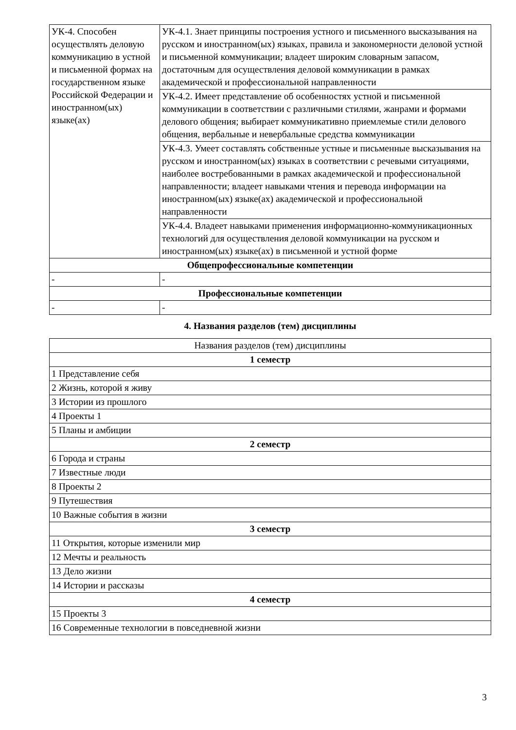| УК-4. Способен осуществлять деловую коммуникацию в устной и письменной формах на государственном языке Российской Федерации и иностранном(ых) языке(ах) | УК-4.1. Знает принципы построения устного и письменного высказывания на русском и иностранном(ых) языках, правила и закономерности деловой устной и письменной коммуникации; владеет широким словарным запасом, достаточным для осуществления деловой коммуникации в рамках академической и профессиональной направленности |
| | УК-4.2. Имеет представление об особенностях устной и письменной коммуникации в соответствии с различными стилями, жанрами и формами делового общения; выбирает коммуникативно приемлемые стили делового общения, вербальные и невербальные средства коммуникации |
| | УК-4.3. Умеет составлять собственные устные и письменные высказывания на русском и иностранном(ых) языках в соответствии с речевыми ситуациями, наиболее востребованными в рамках академической и профессиональной направленности; владеет навыками чтения и перевода информации на иностранном(ых) языке(ах) академической и профессиональной направленности |
| | УК-4.4. Владеет навыками применения информационно-коммуникационных технологий для осуществления деловой коммуникации на русском и иностранном(ых) языке(ах) в письменной и устной форме |
| Общепрофессиональные компетенции | |
| - | - |
| Профессиональные компетенции | |
| - | - |
4. Названия разделов (тем) дисциплины
| Названия разделов (тем) дисциплины |
| 1 семестр |
| 1 Представление себя |
| 2 Жизнь, которой я живу |
| 3 Истории из прошлого |
| 4 Проекты 1 |
| 5 Планы и амбиции |
| 2 семестр |
| 6 Города и страны |
| 7 Известные люди |
| 8 Проекты 2 |
| 9 Путешествия |
| 10 Важные события в жизни |
| 3 семестр |
| 11 Открытия, которые изменили мир |
| 12 Мечты и реальность |
| 13 Дело жизни |
| 14 Истории и рассказы |
| 4 семестр |
| 15 Проекты 3 |
| 16 Современные технологии в повседневной жизни |
3